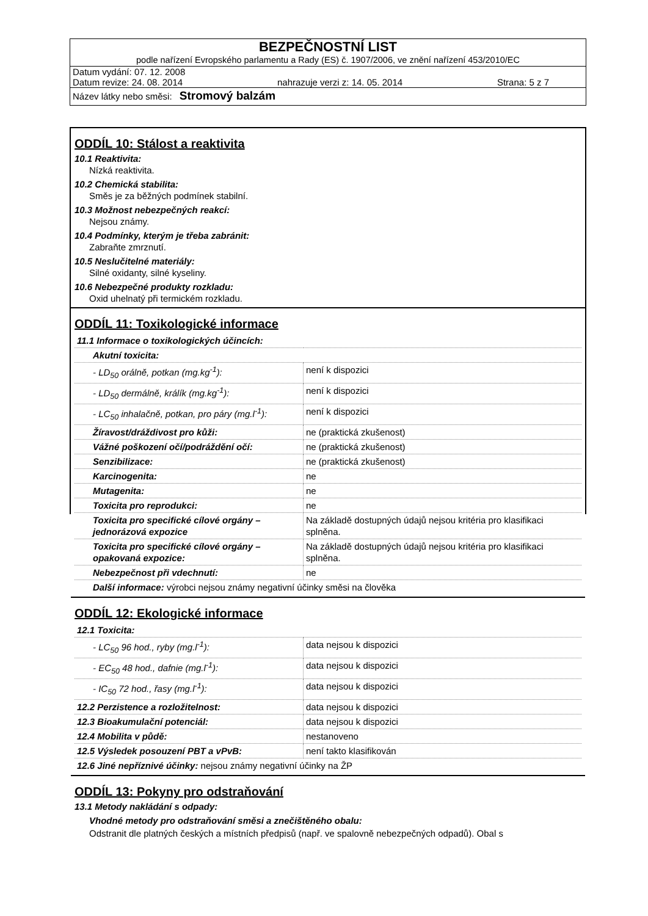BEZPEČNOSTNÍ LIST
podle nařízení Evropského parlamentu a Rady (ES) č. 1907/2006, ve znění nařízení 453/2010/EC
Datum vydání: 07. 12. 2008
Datum revize: 24. 08. 2014 nahrazuje verzi z: 14. 05. 2014 Strana: 5 z 7
Název látky nebo směsi: Stromový balzám
ODDÍL 10: Stálost a reaktivita
10.1 Reaktivita:
Nízká reaktivita.
10.2 Chemická stabilita:
Směs je za běžných podmínek stabilní.
10.3 Možnost nebezpečných reakcí:
Nejsou známy.
10.4 Podmínky, kterým je třeba zabránit:
Zabraňte zmrznutí.
10.5 Neslučitelné materiály:
Silné oxidanty, silné kyseliny.
10.6 Nebezpečné produkty rozkladu:
Oxid uhelnatý při termickém rozkladu.
ODDÍL 11: Toxikologické informace
| 11.1 Informace o toxikologických účincích: | |
| Akutní toxicita: | |
| - LD<sub>50</sub> orálně, potkan (mg.kg<sup>-1</sup>): | není k dispozici |
| - LD<sub>50</sub> dermálně, králík (mg.kg<sup>-1</sup>): | není k dispozici |
| - LC<sub>50</sub> inhalačně, potkan, pro páry (mg.l<sup>-1</sup>): | není k dispozici |
| Žíravost/dráždivost pro kůži: | ne (praktická zkušenost) |
| Vážné poškození očí/podráždění očí: | ne (praktická zkušenost) |
| Senzibilizace: | ne (praktická zkušenost) |
| Karcinogenita: | ne |
| Mutagenita: | ne |
| Toxicita pro reprodukci: | ne |
| Toxicita pro specifické cílové orgány – jednorázová expozice | Na základě dostupných údajů nejsou kritéria pro klasifikaci splněna. |
| Toxicita pro specifické cílové orgány – opakovaná expozice: | Na základě dostupných údajů nejsou kritéria pro klasifikaci splněna. |
| Nebezpečnost při vdechnutí: | ne |
| Další informace: výrobci nejsou známy negativní účinky směsi na člověka | |
ODDÍL 12: Ekologické informace
| 12.1 Toxicita: | |
| - LC<sub>50</sub> 96 hod., ryby (mg.l<sup>-1</sup>): | data nejsou k dispozici |
| - EC<sub>50</sub> 48 hod., dafnie (mg.l<sup>-1</sup>): | data nejsou k dispozici |
| - IC<sub>50</sub> 72 hod., řasy (mg.l<sup>-1</sup>): | data nejsou k dispozici |
| 12.2 Perzistence a rozložitelnost: | data nejsou k dispozici |
| 12.3 Bioakumulační potenciál: | data nejsou k dispozici |
| 12.4 Mobilita v půdě: | nestanoveno |
| 12.5 Výsledek posouzení PBT a vPvB: | není takto klasifikován |
| 12.6 Jiné nepříznivé účinky: nejsou známy negativní účinky na ŽP | |
ODDÍL 13: Pokyny pro odstraňování
13.1 Metody nakládání s odpady:
Vhodné metody pro odstraňování směsi a znečištěného obalu:
Odstranit dle platných českých a místních předpisů (např. ve spalovně nebezpečných odpadů). Obal s